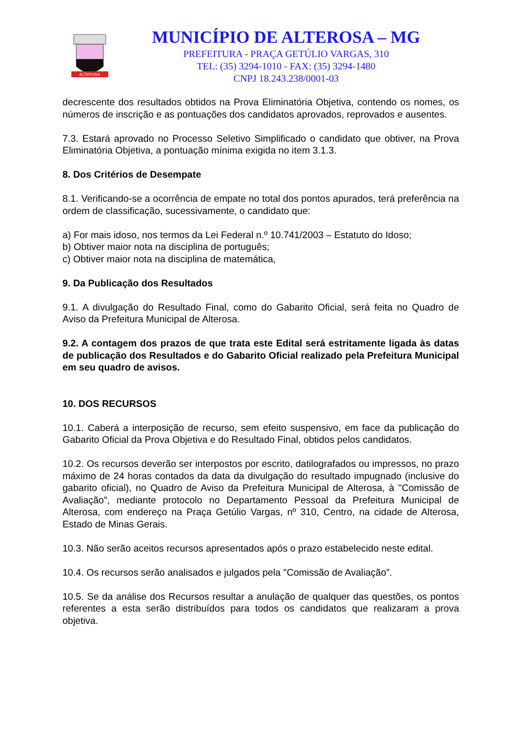ALTEROSA
MUNICÍPIO DE ALTEROSA – MG
PREFEITURA - PRAÇA GETÚLIO VARGAS, 310
TEL: (35) 3294-1010 - FAX: (35) 3294-1480
CNPJ 18.243.238/0001-03
decrescente dos resultados obtidos na Prova Eliminatória Objetiva, contendo os nomes, os números de inscrição e as pontuações dos candidatos aprovados, reprovados e ausentes.
7.3. Estará aprovado no Processo Seletivo Simplificado o candidato que obtiver, na Prova Eliminatória Objetiva, a pontuação mínima exigida no item 3.1.3.
8. Dos Critérios de Desempate
8.1. Verificando-se a ocorrência de empate no total dos pontos apurados, terá preferência na ordem de classificação, sucessivamente, o candidato que:
a) For mais idoso, nos termos da Lei Federal n.º 10.741/2003 – Estatuto do Idoso;
b) Obtiver maior nota na disciplina de português;
c) Obtiver maior nota na disciplina de matemática,
9. Da Publicação dos Resultados
9.1. A divulgação do Resultado Final, como do Gabarito Oficial, será feita no Quadro de Aviso da Prefeitura Municipal de Alterosa.
9.2. A contagem dos prazos de que trata este Edital será estritamente ligada às datas de publicação dos Resultados e do Gabarito Oficial realizado pela Prefeitura Municipal em seu quadro de avisos.
10. DOS RECURSOS
10.1. Caberá a interposição de recurso, sem efeito suspensivo, em face da publicação do Gabarito Oficial da Prova Objetiva e do Resultado Final, obtidos pelos candidatos.
10.2. Os recursos deverão ser interpostos por escrito, datilografados ou impressos, no prazo máximo de 24 horas contados da data da divulgação do resultado impugnado (inclusive do gabarito oficial), no Quadro de Aviso da Prefeitura Municipal de Alterosa, à "Comissão de Avaliação”, mediante protocolo no Departamento Pessoal da Prefeitura Municipal de Alterosa, com endereço na Praça Getúlio Vargas, nº 310, Centro, na cidade de Alterosa, Estado de Minas Gerais.
10.3. Não serão aceitos recursos apresentados após o prazo estabelecido neste edital.
10.4. Os recursos serão analisados e julgados pela "Comissão de Avaliação”.
10.5. Se da análise dos Recursos resultar a anulação de qualquer das questões, os pontos referentes a esta serão distribuídos para todos os candidatos que realizaram a prova objetiva.